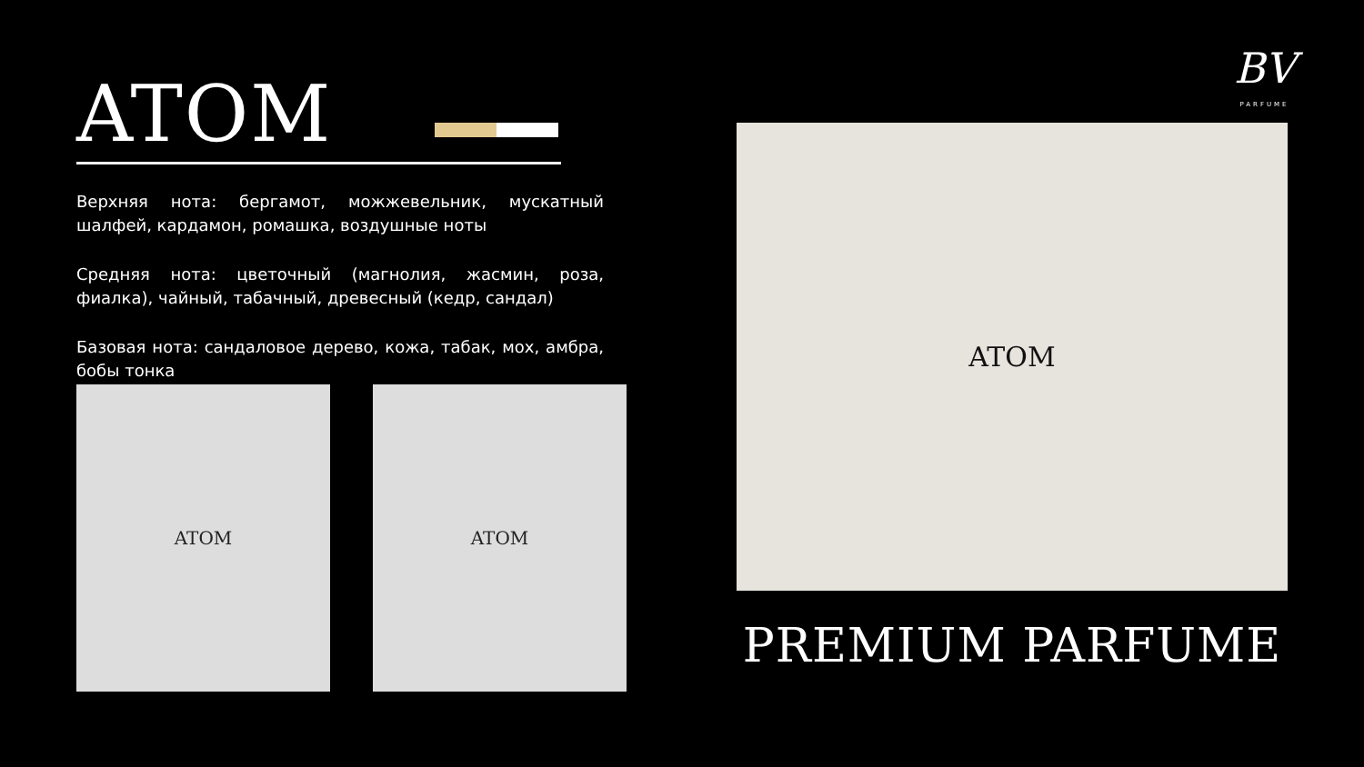BV
PARFUME
ATOM
Верхняя нота: бергамот, можжевельник, мускатный шалфей, кардамон, ромашка, воздушные ноты
Средняя нота: цветочный (магнолия, жасмин, роза, фиалка), чайный, табачный, древесный (кедр, сандал)
Базовая нота: сандаловое дерево, кожа, табак, мох, амбра, бобы тонка
ATOM ATOM
ATOM
PREMIUM PARFUME